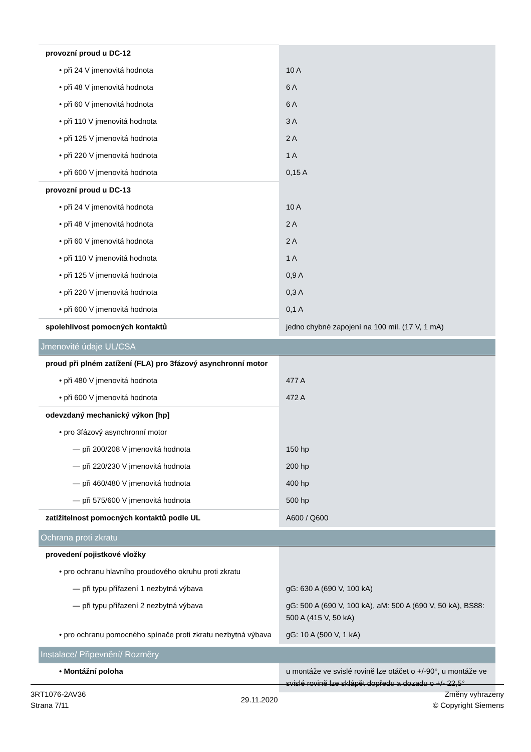| provozní proud u DC-12 | |
| • při 24 V jmenovitá hodnota | 10 A |
| • při 48 V jmenovitá hodnota | 6 A |
| • při 60 V jmenovitá hodnota | 6 A |
| • při 110 V jmenovitá hodnota | 3 A |
| • při 125 V jmenovitá hodnota | 2 A |
| • při 220 V jmenovitá hodnota | 1 A |
| • při 600 V jmenovitá hodnota | 0,15 A |
| provozní proud u DC-13 | |
| • při 24 V jmenovitá hodnota | 10 A |
| • při 48 V jmenovitá hodnota | 2 A |
| • při 60 V jmenovitá hodnota | 2 A |
| • při 110 V jmenovitá hodnota | 1 A |
| • při 125 V jmenovitá hodnota | 0,9 A |
| • při 220 V jmenovitá hodnota | 0,3 A |
| • při 600 V jmenovitá hodnota | 0,1 A |
| spolehlivost pomocných kontaktů | jedno chybné zapojení na 100 mil. (17 V, 1 mA) |
| Jmenovité údaje UL/CSA | |
| proud při plném zatížení (FLA) pro 3fázový asynchronní motor | |
| • při 480 V jmenovitá hodnota | 477 A |
| • při 600 V jmenovitá hodnota | 472 A |
| odevzdaný mechanický výkon [hp] | |
| • pro 3fázový asynchronní motor | |
| — při 200/208 V jmenovitá hodnota | 150 hp |
| — při 220/230 V jmenovitá hodnota | 200 hp |
| — při 460/480 V jmenovitá hodnota | 400 hp |
| — při 575/600 V jmenovitá hodnota | 500 hp |
| zatížitelnost pomocných kontaktů podle UL | A600 / Q600 |
| Ochrana proti zkratu | |
| provedení pojistkové vložky | |
| • pro ochranu hlavního proudového okruhu proti zkratu | |
| — při typu přiřazení 1 nezbytná výbava | gG: 630 A (690 V, 100 kA) |
| — při typu přiřazení 2 nezbytná výbava | gG: 500 A (690 V, 100 kA), aM: 500 A (690 V, 50 kA), BS88: 500 A (415 V, 50 kA) |
| • pro ochranu pomocného spínače proti zkratu nezbytná výbava | gG: 10 A (500 V, 1 kA) |
| Instalace/ Připevnění/ Rozměry | |
| • Montážní poloha | u montáže ve svislé rovině lze otáčet o +/-90°, u montáže ve svislé rovině lze sklápět dopředu a dozadu o +/- 22,5° |
3RT1076-2AV36
Strana 7/11
29.11.2020
Změny vyhrazeny
© Copyright Siemens